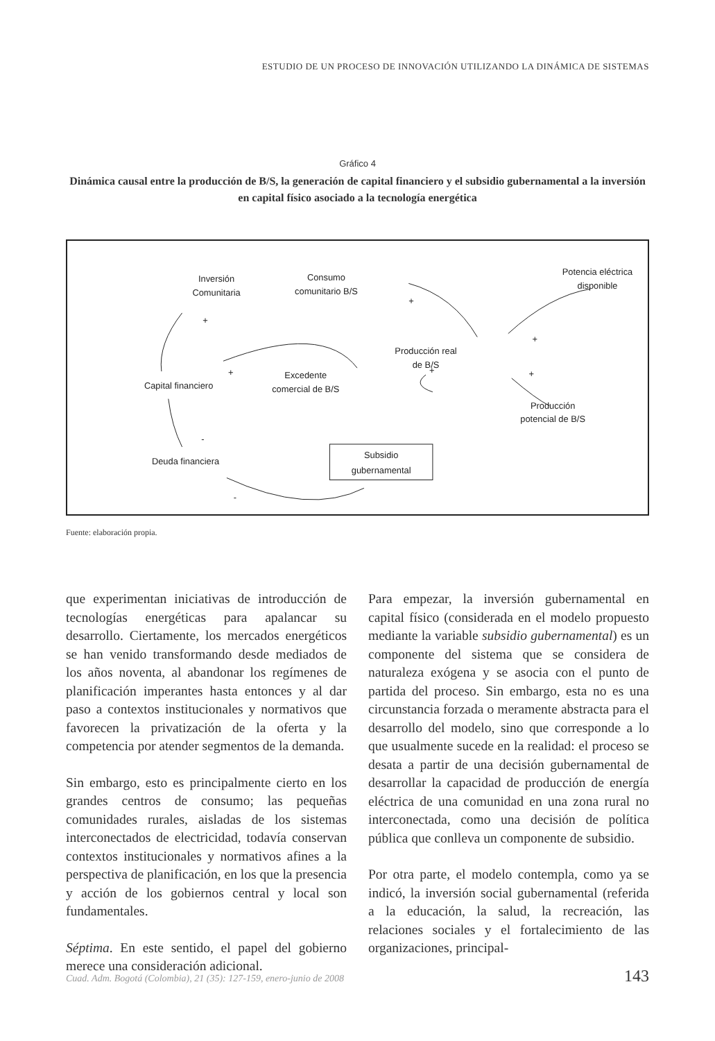ESTUDIO DE UN PROCESO DE INNOVACIÓN UTILIZANDO LA DINÁMICA DE SISTEMAS
Gráfico 4
Dinámica causal entre la producción de B/S, la generación de capital financiero y el subsidio gubernamental a la inversión en capital físico asociado a la tecnología energética
Inversión
Comunitaria
Consumo
comunitario B/S
Potencia eléctrica
disponible
Producción real
de B/S
Excedente
comercial de B/S
Capital financiero
Producción
potencial de B/S
Deuda financiera
Subsidio
gubernamental
+
+
+
+
+
+
-
-
Fuente: elaboración propia.
que experimentan iniciativas de introducción de tecnologías energéticas para apalancar su desarrollo. Ciertamente, los mercados energéticos se han venido transformando desde mediados de los años noventa, al abandonar los regímenes de planificación imperantes hasta entonces y al dar paso a contextos institucionales y normativos que favorecen la privatización de la oferta y la competencia por atender segmentos de la demanda.
Sin embargo, esto es principalmente cierto en los grandes centros de consumo; las pequeñas comunidades rurales, aisladas de los sistemas interconectados de electricidad, todavía conservan contextos institucionales y normativos afines a la perspectiva de planificación, en los que la presencia y acción de los gobiernos central y local son fundamentales.
Séptima. En este sentido, el papel del gobierno merece una consideración adicional.
Para empezar, la inversión gubernamental en capital físico (considerada en el modelo propuesto mediante la variable subsidio gubernamental) es un componente del sistema que se considera de naturaleza exógena y se asocia con el punto de partida del proceso. Sin embargo, esta no es una circunstancia forzada o meramente abstracta para el desarrollo del modelo, sino que corresponde a lo que usualmente sucede en la realidad: el proceso se desata a partir de una decisión gubernamental de desarrollar la capacidad de producción de energía eléctrica de una comunidad en una zona rural no interconectada, como una decisión de política pública que conlleva un componente de subsidio.
Por otra parte, el modelo contempla, como ya se indicó, la inversión social gubernamental (referida a la educación, la salud, la recreación, las relaciones sociales y el fortalecimiento de las organizaciones, principal-
Cuad. Adm. Bogotá (Colombia), 21 (35): 127-159, enero-junio de 2008 143